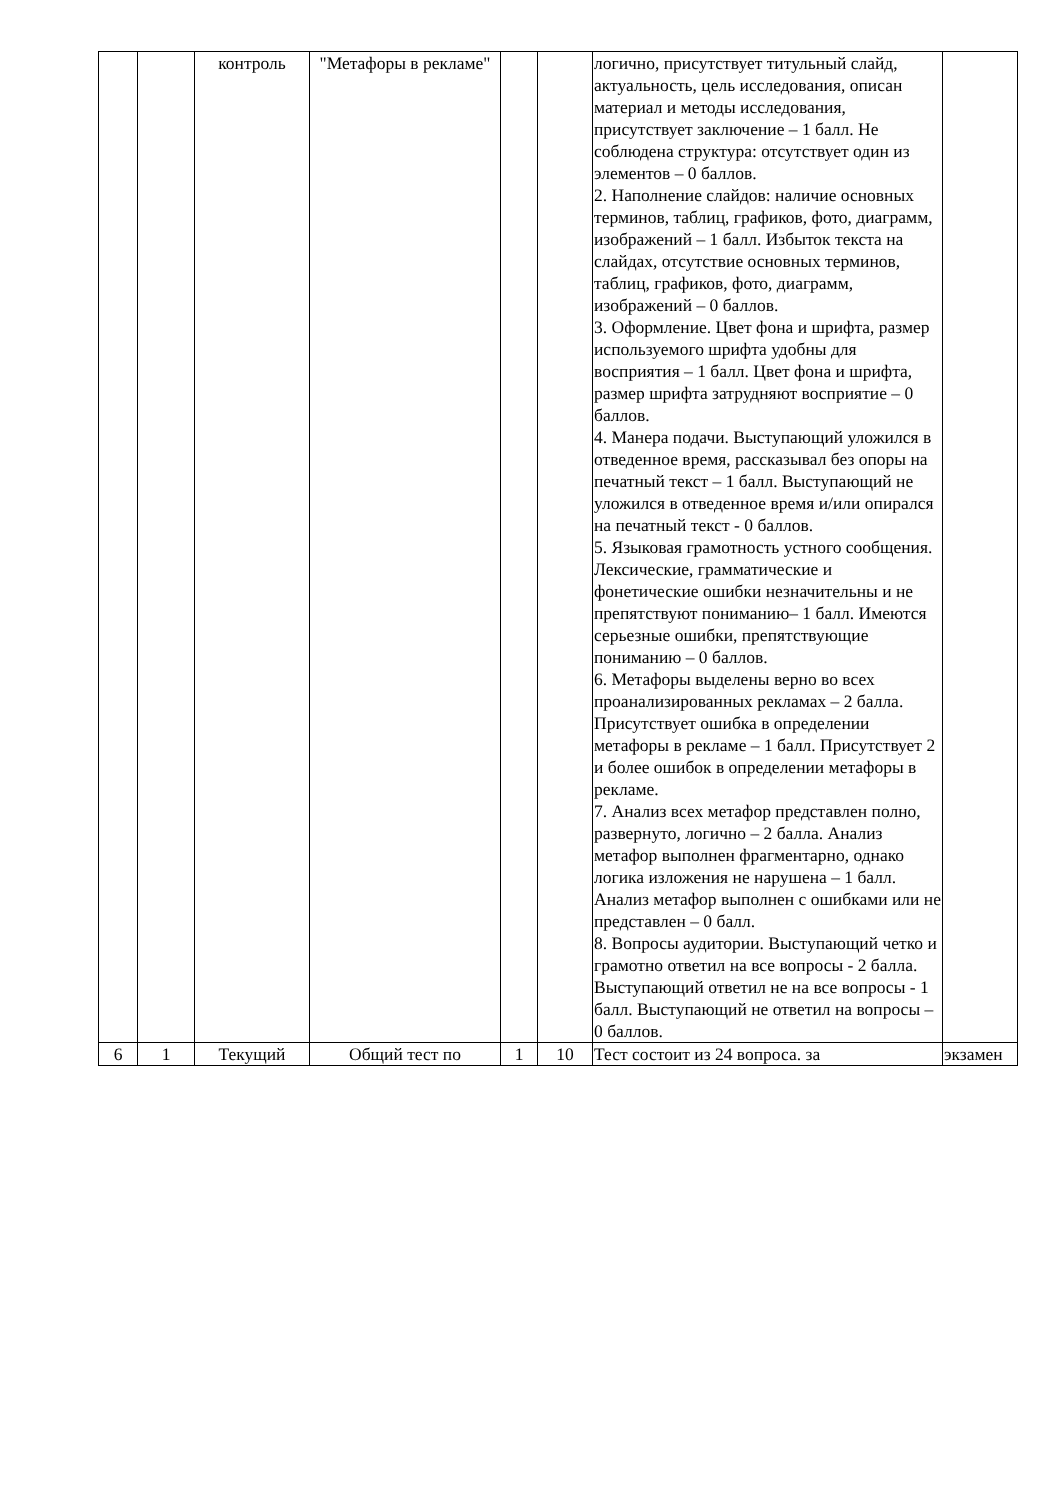| | | контроль | "Метафоры в рекламе" | | | логично, присутствует титульный слайд, актуальность, цель исследования, описан материал и методы исследования, присутствует заключение – 1 балл. Не соблюдена структура: отсутствует один из элементов – 0 баллов. 2. Наполнение слайдов: наличие основных терминов, таблиц, графиков, фото, диаграмм, изображений – 1 балл. Избыток текста на слайдах, отсутствие основных терминов, таблиц, графиков, фото, диаграмм, изображений – 0 баллов. 3. Оформление. Цвет фона и шрифта, размер используемого шрифта удобны для восприятия – 1 балл. Цвет фона и шрифта, размер шрифта затрудняют восприятие – 0 баллов. 4. Манера подачи. Выступающий уложился в отведенное время, рассказывал без опоры на печатный текст – 1 балл. Выступающий не уложился в отведенное время и/или опирался на печатный текст - 0 баллов. 5. Языковая грамотность устного сообщения. Лексические, грамматические и фонетические ошибки незначительны и не препятствуют пониманию– 1 балл. Имеются серьезные ошибки, препятствующие пониманию – 0 баллов. 6. Метафоры выделены верно во всех проанализированных рекламах – 2 балла. Присутствует ошибка в определении метафоры в рекламе – 1 балл. Присутствует 2 и более ошибок в определении метафоры в рекламе. 7. Анализ всех метафор представлен полно, развернуто, логично – 2 балла. Анализ метафор выполнен фрагментарно, однако логика изложения не нарушена – 1 балл. Анализ метафор выполнен с ошибками или не представлен – 0 балл. 8. Вопросы аудитории. Выступающий четко и грамотно ответил на все вопросы - 2 балла. Выступающий ответил не на все вопросы - 1 балл. Выступающий не ответил на вопросы – 0 баллов. | |
| 6 | 1 | Текущий | Общий тест по | 1 | 10 | Тест состоит из 24 вопроса. за | экзамен |